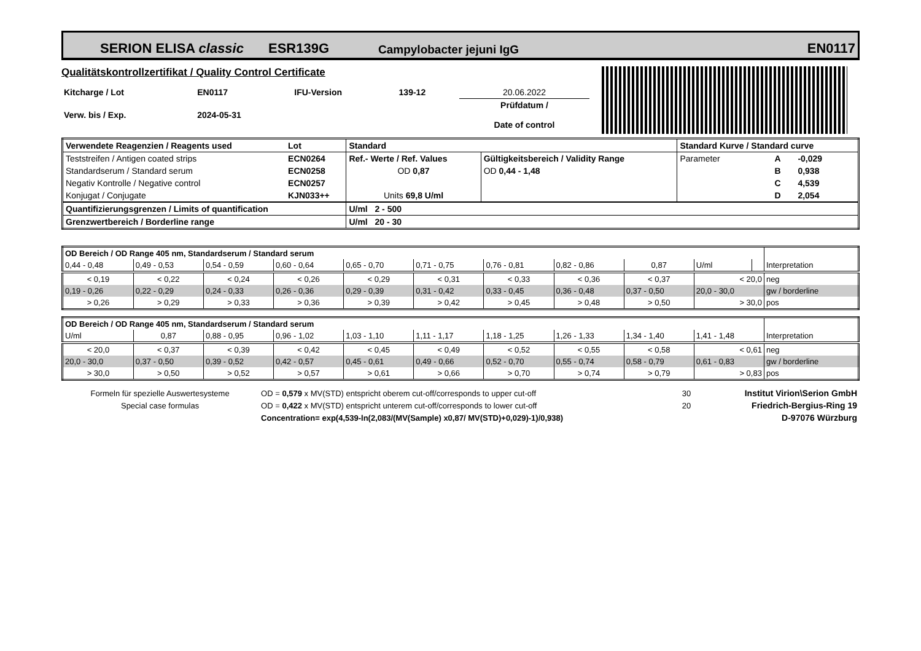SERION ELISA classic ESR139G Campylobacter jejuni IgG EN0117
Qualitätskontrollzertifikat / Quality Control Certificate
| Kitcharge / Lot | EN0117 | IFU-Version | 139-12 | 20.06.2022 |
| Verw. bis / Exp. | 2024-05-31 | | | Prüfdatum / Date of control |
| Verwendete Reagenzien / Reagents used | Lot | Standard | | | Standard Kurve / Standard curve | | |
| Teststreifen / Antigen coated strips | ECN0264 | Ref.- Werte / Ref. Values | Gültigkeitsbereich / Validity Range | | Parameter | A | -0,029 |
| Standardserum / Standard serum | ECN0258 | OD 0,87 | OD 0,44 - 1,48 | | | B | 0,938 |
| Negativ Kontrolle / Negative control | ECN0257 | | | | | C | 4,539 |
| Konjugat / Conjugate | KJN033++ | Units 69,8 U/ml | | | | D | 2,054 |
| Quantifizierungsgrenzen / Limits of quantification | | U/ml 2 - 500 | | | | | |
| Grenzwertbereich / Borderline range | | U/ml 20 - 30 | | | | | |
| OD Bereich / OD Range 405 nm, Standardserum / Standard serum | | | | | | | | | | | |
| 0,44 - 0,48 | 0,49 - 0,53 | 0,54 - 0,59 | 0,60 - 0,64 | 0,65 - 0,70 | 0,71 - 0,75 | 0,76 - 0,81 | 0,82 - 0,86 | 0,87 | U/ml | | Interpretation |
| < 0,19 | < 0,22 | < 0,24 | < 0,26 | < 0,29 | < 0,31 | < 0,33 | < 0,36 | < 0,37 | < 20,0 | | neg |
| 0,19 - 0,26 | 0,22 - 0,29 | 0,24 - 0,33 | 0,26 - 0,36 | 0,29 - 0,39 | 0,31 - 0,42 | 0,33 - 0,45 | 0,36 - 0,48 | 0,37 - 0,50 | 20,0 - 30,0 | | gw / borderline |
| > 0,26 | > 0,29 | > 0,33 | > 0,36 | > 0,39 | > 0,42 | > 0,45 | > 0,48 | > 0,50 | > 30,0 | | pos |
| OD Bereich / OD Range 405 nm, Standardserum / Standard serum | | | | | | | | | | |
| U/ml | 0,87 | 0,88 - 0,95 | 0,96 - 1,02 | 1,03 - 1,10 | 1,11 - 1,17 | 1,18 - 1,25 | 1,26 - 1,33 | 1,34 - 1,40 | 1,41 - 1,48 | Interpretation |
| < 20,0 | < 0,37 | < 0,39 | < 0,42 | < 0,45 | < 0,49 | < 0,52 | < 0,55 | < 0,58 | < 0,61 | neg |
| 20,0 - 30,0 | 0,37 - 0,50 | 0,39 - 0,52 | 0,42 - 0,57 | 0,45 - 0,61 | 0,49 - 0,66 | 0,52 - 0,70 | 0,55 - 0,74 | 0,58 - 0,79 | 0,61 - 0,83 | gw / borderline |
| > 30,0 | > 0,50 | > 0,52 | > 0,57 | > 0,61 | > 0,66 | > 0,70 | > 0,74 | > 0,79 | > 0,83 | pos |
| Formeln für spezielle Auswertesysteme | OD = 0,579 x MV(STD) entspricht oberem cut-off/corresponds to upper cut-off | 30 | Institut Virion\Serion GmbH |
| Special case formulas | OD = 0,422 x MV(STD) entspricht unterem cut-off/corresponds to lower cut-off | 20 | Friedrich-Bergius-Ring 19 |
| | Concentration= exp(4,539-ln(2,083/(MV(Sample) x0,87/ MV(STD)+0,029)-1)/0,938) | | D-97076 Würzburg |